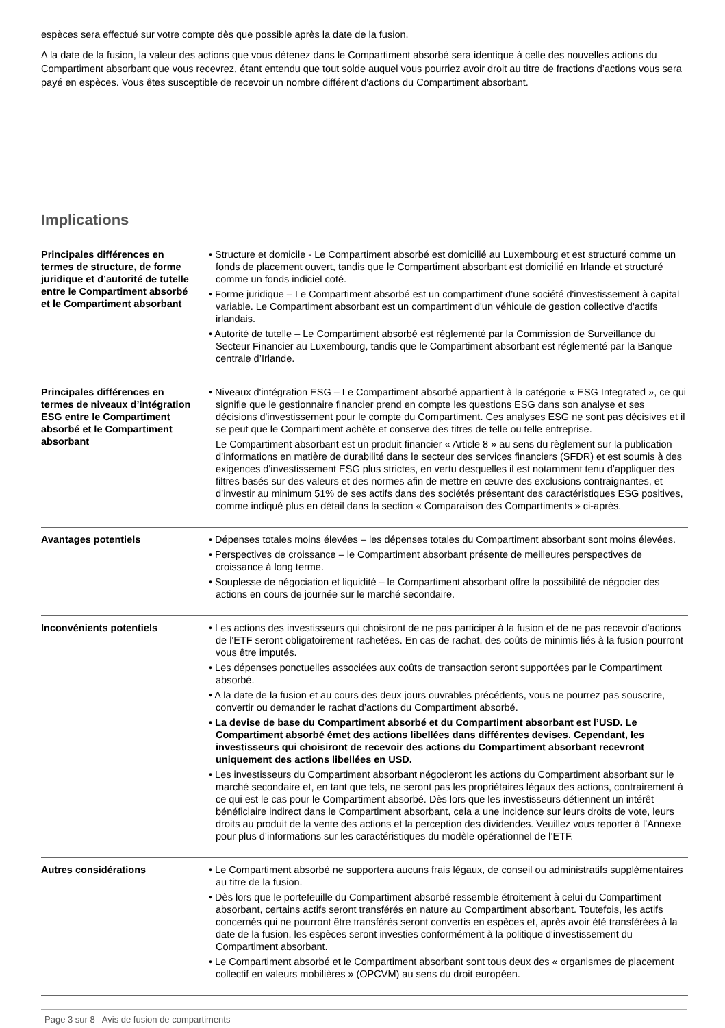espèces sera effectué sur votre compte dès que possible après la date de la fusion.
A la date de la fusion, la valeur des actions que vous détenez dans le Compartiment absorbé sera identique à celle des nouvelles actions du Compartiment absorbant que vous recevrez, étant entendu que tout solde auquel vous pourriez avoir droit au titre de fractions d’actions vous sera payé en espèces. Vous êtes susceptible de recevoir un nombre différent d'actions du Compartiment absorbant.
Implications
| Principales différences en termes de structure, de forme juridique et d’autorité de tutelle entre le Compartiment absorbé et le Compartiment absorbant | • Structure et domicile - Le Compartiment absorbé est domicilié au Luxembourg et est structuré comme un fonds de placement ouvert, tandis que le Compartiment absorbant est domicilié en Irlande et structuré comme un fonds indiciel coté. • Forme juridique – Le Compartiment absorbé est un compartiment d’une société d'investissement à capital variable. Le Compartiment absorbant est un compartiment d'un véhicule de gestion collective d'actifs irlandais. • Autorité de tutelle – Le Compartiment absorbé est réglementé par la Commission de Surveillance du Secteur Financier au Luxembourg, tandis que le Compartiment absorbant est réglementé par la Banque centrale d’Irlande. |
| Principales différences en termes de niveaux d’intégration ESG entre le Compartiment absorbé et le Compartiment absorbant | • Niveaux d'intégration ESG – Le Compartiment absorbé appartient à la catégorie « ESG Integrated », ce qui signifie que le gestionnaire financier prend en compte les questions ESG dans son analyse et ses décisions d'investissement pour le compte du Compartiment. Ces analyses ESG ne sont pas décisives et il se peut que le Compartiment achète et conserve des titres de telle ou telle entreprise. Le Compartiment absorbant est un produit financier « Article 8 » au sens du règlement sur la publication d’informations en matière de durabilité dans le secteur des services financiers (SFDR) et est soumis à des exigences d'investissement ESG plus strictes, en vertu desquelles il est notamment tenu d’appliquer des filtres basés sur des valeurs et des normes afin de mettre en œuvre des exclusions contraignantes, et d’investir au minimum 51% de ses actifs dans des sociétés présentant des caractéristiques ESG positives, comme indiqué plus en détail dans la section « Comparaison des Compartiments » ci-après. |
| Avantages potentiels | • Dépenses totales moins élevées – les dépenses totales du Compartiment absorbant sont moins élevées. • Perspectives de croissance – le Compartiment absorbant présente de meilleures perspectives de croissance à long terme. • Souplesse de négociation et liquidité – le Compartiment absorbant offre la possibilité de négocier des actions en cours de journée sur le marché secondaire. |
| Inconvénients potentiels | • Les actions des investisseurs qui choisiront de ne pas participer à la fusion et de ne pas recevoir d’actions de l'ETF seront obligatoirement rachetées. En cas de rachat, des coûts de minimis liés à la fusion pourront vous être imputés. • Les dépenses ponctuelles associées aux coûts de transaction seront supportées par le Compartiment absorbé. • A la date de la fusion et au cours des deux jours ouvrables précédents, vous ne pourrez pas souscrire, convertir ou demander le rachat d’actions du Compartiment absorbé. • La devise de base du Compartiment absorbé et du Compartiment absorbant est l’USD. Le Compartiment absorbé émet des actions libellées dans différentes devises. Cependant, les investisseurs qui choisiront de recevoir des actions du Compartiment absorbant recevront uniquement des actions libellées en USD. • Les investisseurs du Compartiment absorbant négocieront les actions du Compartiment absorbant sur le marché secondaire et, en tant que tels, ne seront pas les propriétaires légaux des actions, contrairement à ce qui est le cas pour le Compartiment absorbé. Dès lors que les investisseurs détiennent un intérêt bénéficiaire indirect dans le Compartiment absorbant, cela a une incidence sur leurs droits de vote, leurs droits au produit de la vente des actions et la perception des dividendes. Veuillez vous reporter à l’Annexe pour plus d’informations sur les caractéristiques du modèle opérationnel de l’ETF. |
| Autres considérations | • Le Compartiment absorbé ne supportera aucuns frais légaux, de conseil ou administratifs supplémentaires au titre de la fusion. • Dès lors que le portefeuille du Compartiment absorbé ressemble étroitement à celui du Compartiment absorbant, certains actifs seront transférés en nature au Compartiment absorbant. Toutefois, les actifs concernés qui ne pourront être transférés seront convertis en espèces et, après avoir été transférées à la date de la fusion, les espèces seront investies conformément à la politique d'investissement du Compartiment absorbant. • Le Compartiment absorbé et le Compartiment absorbant sont tous deux des « organismes de placement collectif en valeurs mobilières » (OPCVM) au sens du droit européen. |
Page 3 sur 8 Avis de fusion de compartiments